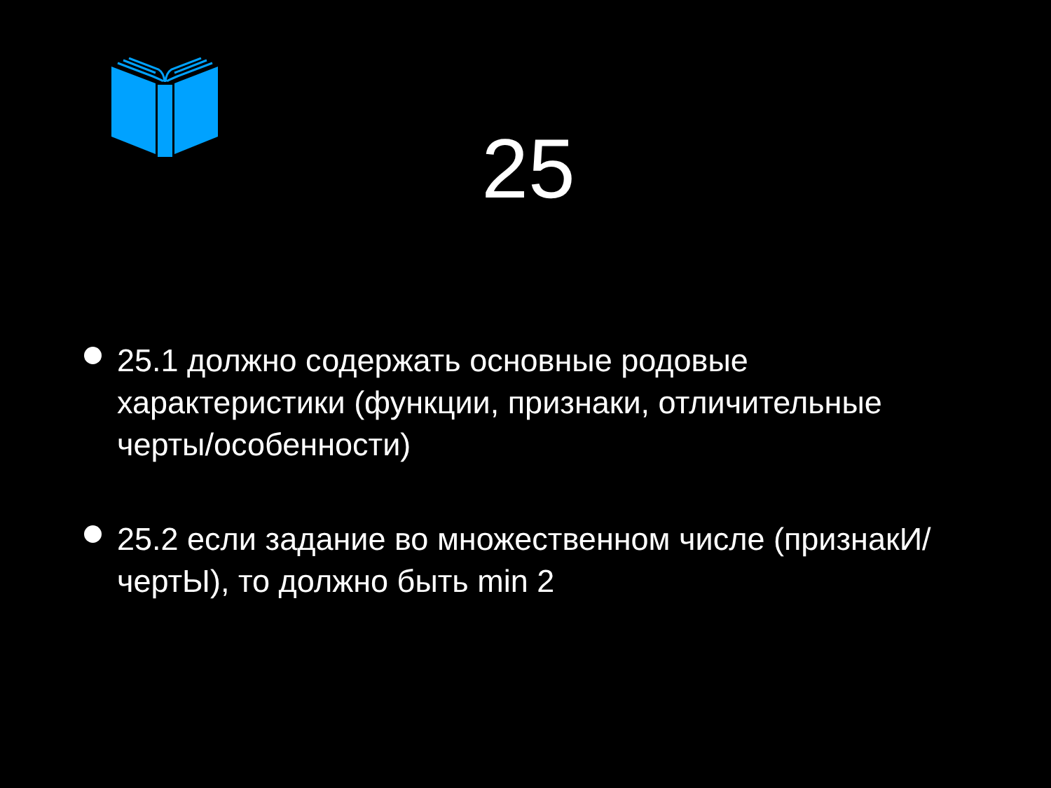25
25.1 должно содержать основные родовые характеристики (функции, признаки, отличительные черты/особенности)
25.2 если задание во множественном числе (признакИ/чертЫ), то должно быть min 2